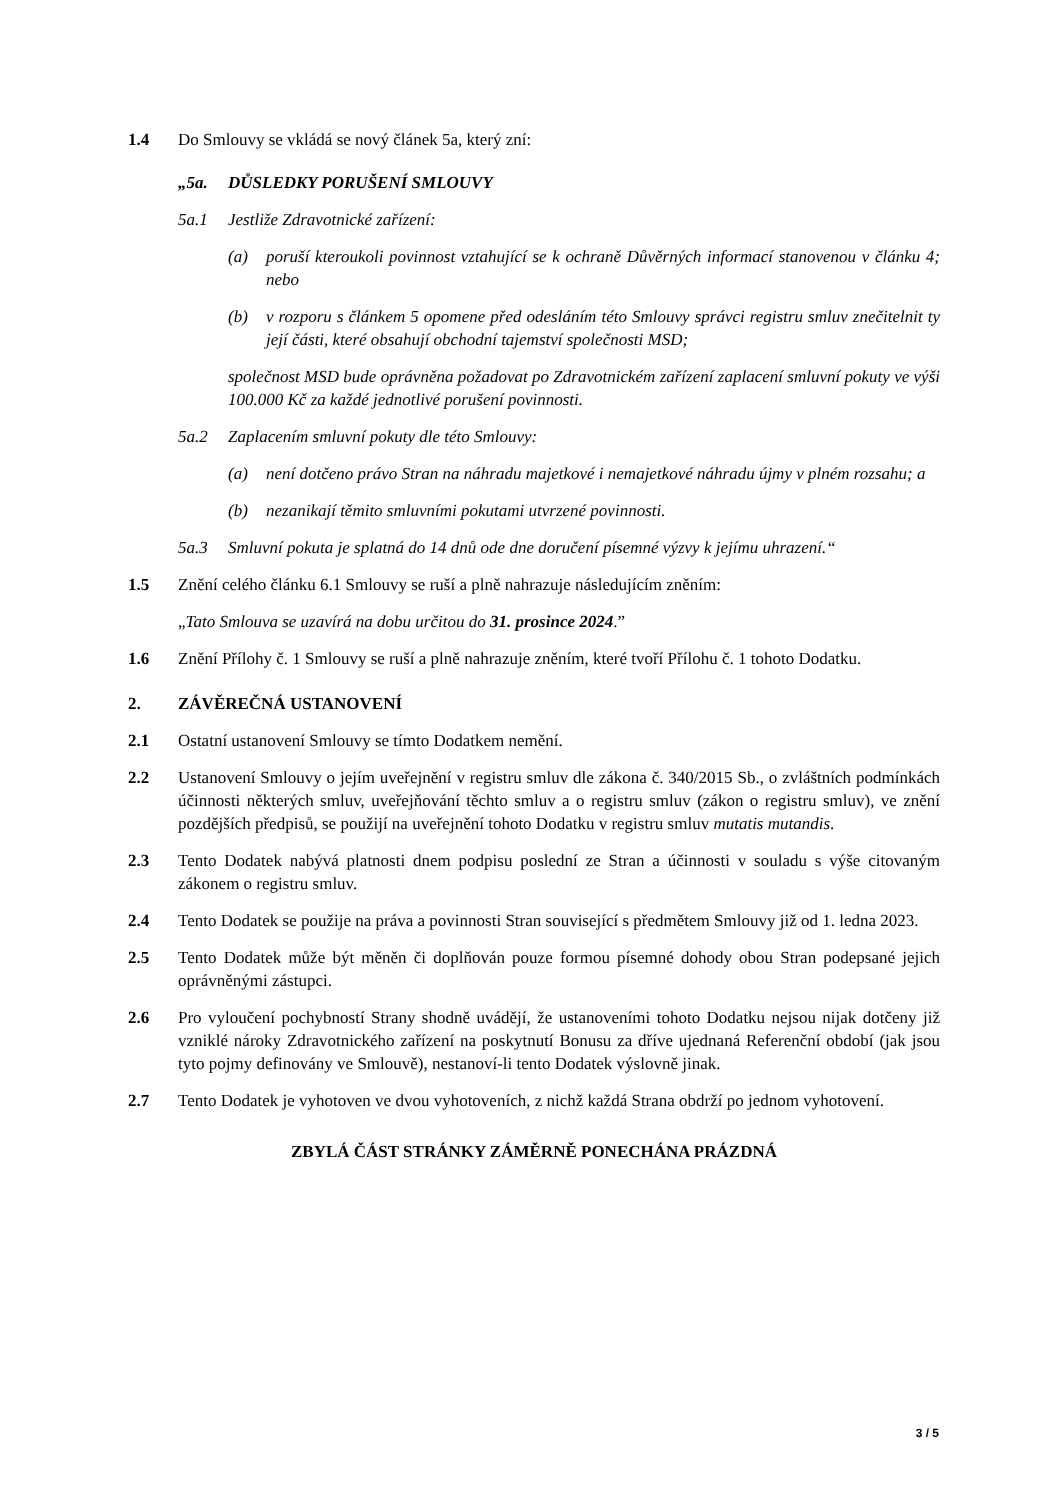1.4 Do Smlouvy se vkládá se nový článek 5a, který zní:
„5a. DŮSLEDKY PORUŠENÍ SMLOUVY
5a.1 Jestliže Zdravotnické zařízení:
(a) poruší kteroukoli povinnost vztahující se k ochraně Důvěrných informací stanovenou v článku 4; nebo
(b) v rozporu s článkem 5 opomene před odesláním této Smlouvy správci registru smluv znečitelnit ty její části, které obsahují obchodní tajemství společnosti MSD;
společnost MSD bude oprávněna požadovat po Zdravotnickém zařízení zaplacení smluvní pokuty ve výši 100.000 Kč za každé jednotlivé porušení povinnosti.
5a.2 Zaplacením smluvní pokuty dle této Smlouvy:
(a) není dotčeno právo Stran na náhradu majetkové i nemajetkové náhradu újmy v plném rozsahu; a
(b) nezanikají těmito smluvními pokutami utvrzené povinnosti.
5a.3 Smluvní pokuta je splatná do 14 dnů ode dne doručení písemné výzvy k jejímu uhrazení.“
1.5 Znění celého článku 6.1 Smlouvy se ruší a plně nahrazuje následujícím zněním:
„Tato Smlouva se uzavírá na dobu určitou do 31. prosince 2024.”
1.6 Znění Přílohy č. 1 Smlouvy se ruší a plně nahrazuje zněním, které tvoří Přílohu č. 1 tohoto Dodatku.
2. ZÁVĚREČNÁ USTANOVENÍ
2.1 Ostatní ustanovení Smlouvy se tímto Dodatkem nemění.
2.2 Ustanovení Smlouvy o jejím uveřejnění v registru smluv dle zákona č. 340/2015 Sb., o zvláštních podmínkách účinnosti některých smluv, uveřejňování těchto smluv a o registru smluv (zákon o registru smluv), ve znění pozdějších předpisů, se použijí na uveřejnění tohoto Dodatku v registru smluv mutatis mutandis.
2.3 Tento Dodatek nabývá platnosti dnem podpisu poslední ze Stran a účinnosti v souladu s výše citovaným zákonem o registru smluv.
2.4 Tento Dodatek se použije na práva a povinnosti Stran související s předmětem Smlouvy již od 1. ledna 2023.
2.5 Tento Dodatek může být měněn či doplňován pouze formou písemné dohody obou Stran podepsané jejich oprávněnými zástupci.
2.6 Pro vyloučení pochybností Strany shodně uvádějí, že ustanoveními tohoto Dodatku nejsou nijak dotčeny již vzniklé nároky Zdravotnického zařízení na poskytnutí Bonusu za dříve ujednaná Referenční období (jak jsou tyto pojmy definovány ve Smlouvě), nestanoví-li tento Dodatek výslovně jinak.
2.7 Tento Dodatek je vyhotoven ve dvou vyhotoveních, z nichž každá Strana obdrží po jednom vyhotovení.
ZBYLÁ ČÁST STRÁNKY ZÁMĚRNĚ PONECHÁNA PRÁZDNÁ
3 / 5